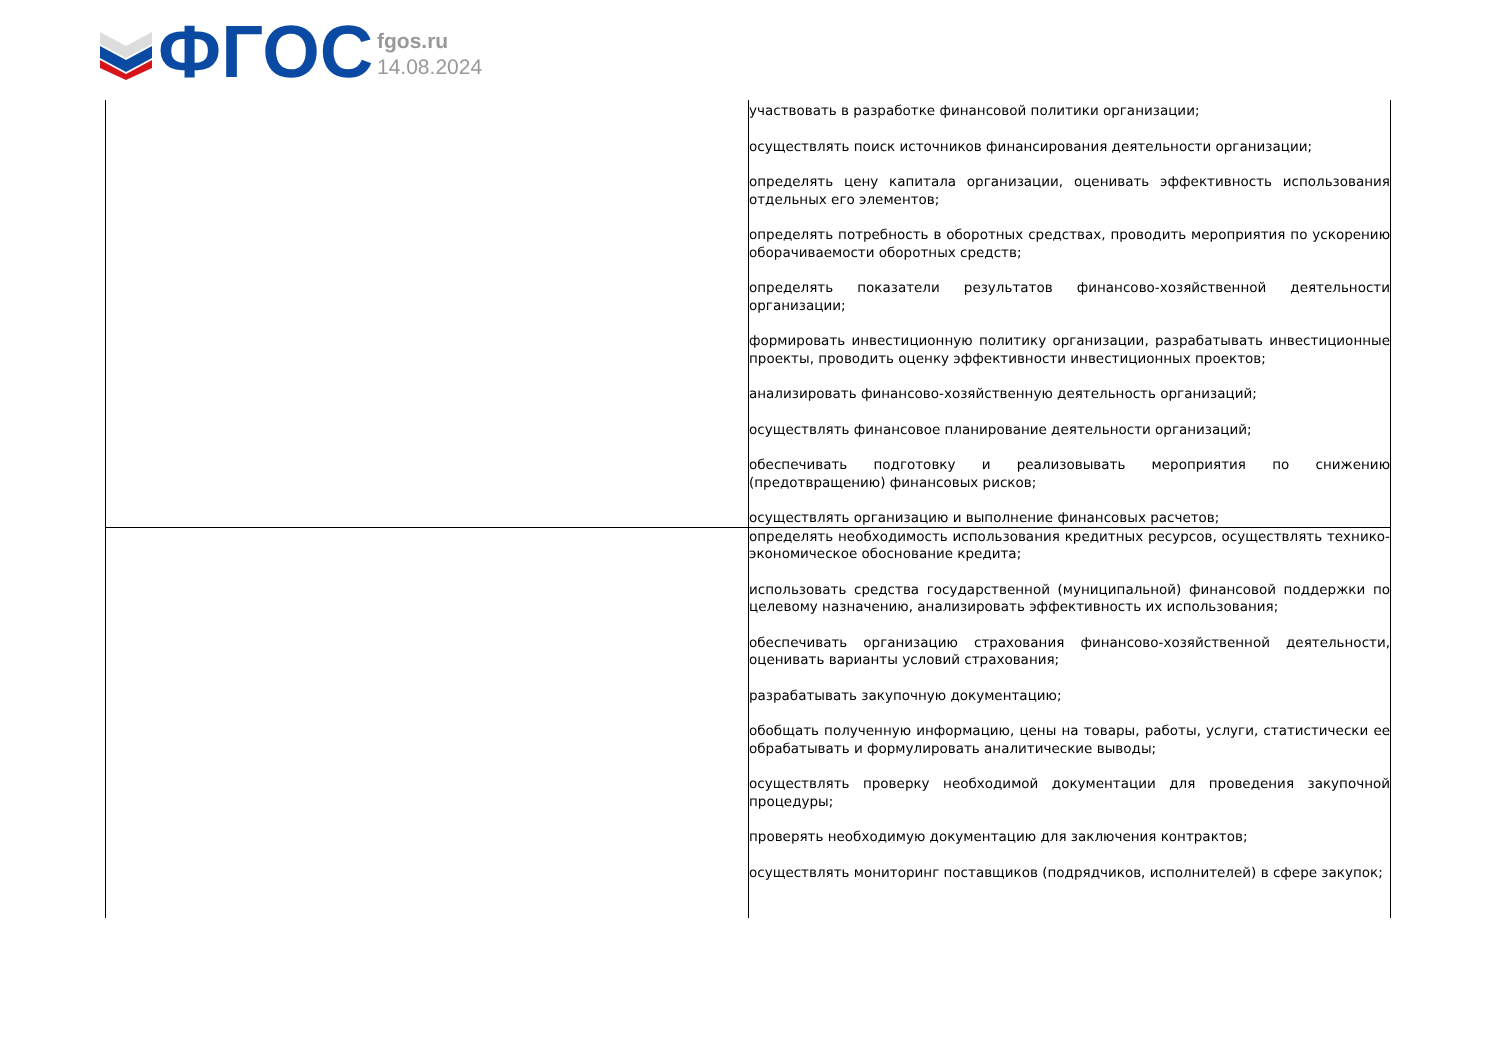ФГОС
fgos.ru
14.08.2024
| | участвовать в разработке финансовой политики организации; осуществлять поиск источников финансирования деятельности организации; определять цену капитала организации, оценивать эффективность использования отдельных его элементов; определять потребность в оборотных средствах, проводить мероприятия по ускорению оборачиваемости оборотных средств; определять показатели результатов финансово-хозяйственной деятельности организации; формировать инвестиционную политику организации, разрабатывать инвестиционные проекты, проводить оценку эффективности инвестиционных проектов; анализировать финансово-хозяйственную деятельность организаций; осуществлять финансовое планирование деятельности организаций; обеспечивать подготовку и реализовывать мероприятия по снижению (предотвращению) финансовых рисков; осуществлять организацию и выполнение финансовых расчетов; |
| | определять необходимость использования кредитных ресурсов, осуществлять технико-экономическое обоснование кредита; использовать средства государственной (муниципальной) финансовой поддержки по целевому назначению, анализировать эффективность их использования; обеспечивать организацию страхования финансово-хозяйственной деятельности, оценивать варианты условий страхования; разрабатывать закупочную документацию; обобщать полученную информацию, цены на товары, работы, услуги, статистически ее обрабатывать и формулировать аналитические выводы; осуществлять проверку необходимой документации для проведения закупочной процедуры; проверять необходимую документацию для заключения контрактов; осуществлять мониторинг поставщиков (подрядчиков, исполнителей) в сфере закупок; |